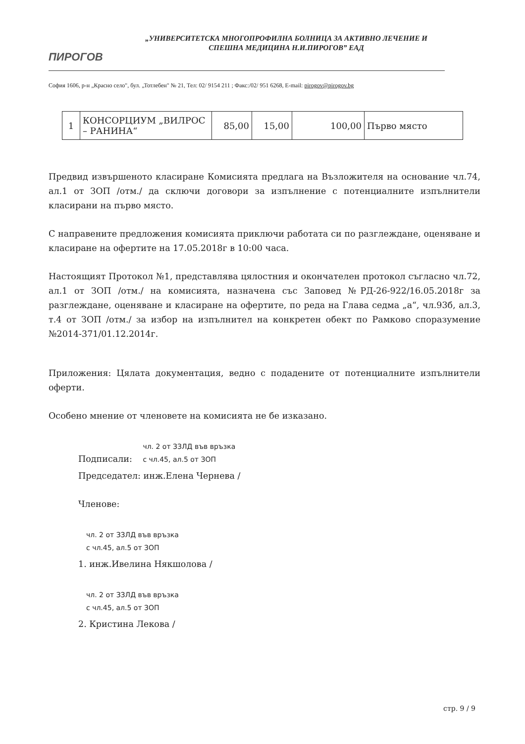ПИРОГОВ
„УНИВЕРСИТЕТСКА МНОГОПРОФИЛНА БОЛНИЦА ЗА АКТИВНО ЛЕЧЕНИЕ И СПЕШНА МЕДИЦИНА Н.И.ПИРОГОВ” ЕАД
София 1606, р-н „Красно село", бул. „Тотлебен" № 21, Тел: 02/ 9154 211 ; Факс:/02/ 951 6268, E-mail: pirogov@pirogov.bg
| 1 | КОНСОРЦИУМ „ВИЛРОС – РАНИНА“ | 85,00 | 15,00 | 100,00 | Първо място |
Предвид извършеното класиране Комисията предлага на Възложителя на основание чл.74, ал.1 от ЗОП /отм./ да сключи договори за изпълнение с потенциалните изпълнители класирани на първо място.
С направените предложения комисията приключи работата си по разглеждане, оценяване и класиране на офертите на 17.05.2018г в 10:00 часа.
Настоящият Протокол №1, представлява цялостния и окончателен протокол съгласно чл.72, ал.1 от ЗОП /отм./ на комисията, назначена със Заповед №РД-26-922/16.05.2018г за разглеждане, оценяване и класиране на офертите, по реда на Глава седма „а“, чл.93б, ал.3, т.4 от ЗОП /отм./ за избор на изпълнител на конкретен обект по Рамково споразумение №2014-371/01.12.2014г.
Приложения: Цялата документация, ведно с подадените от потенциалните изпълнители оферти.
Особено мнение от членовете на комисията не бе изказано.
Подписали: чл. 2 от ЗЗЛД във връзка
с чл.45, ал.5 от ЗОП
Председател: инж.Елена Чернева /
Членове:
чл. 2 от ЗЗЛД във връзка
с чл.45, ал.5 от ЗОП
1. инж.Ивелина Някшолова /
чл. 2 от ЗЗЛД във връзка
с чл.45, ал.5 от ЗОП
2. Кристина Лекова /
стр. 9 / 9